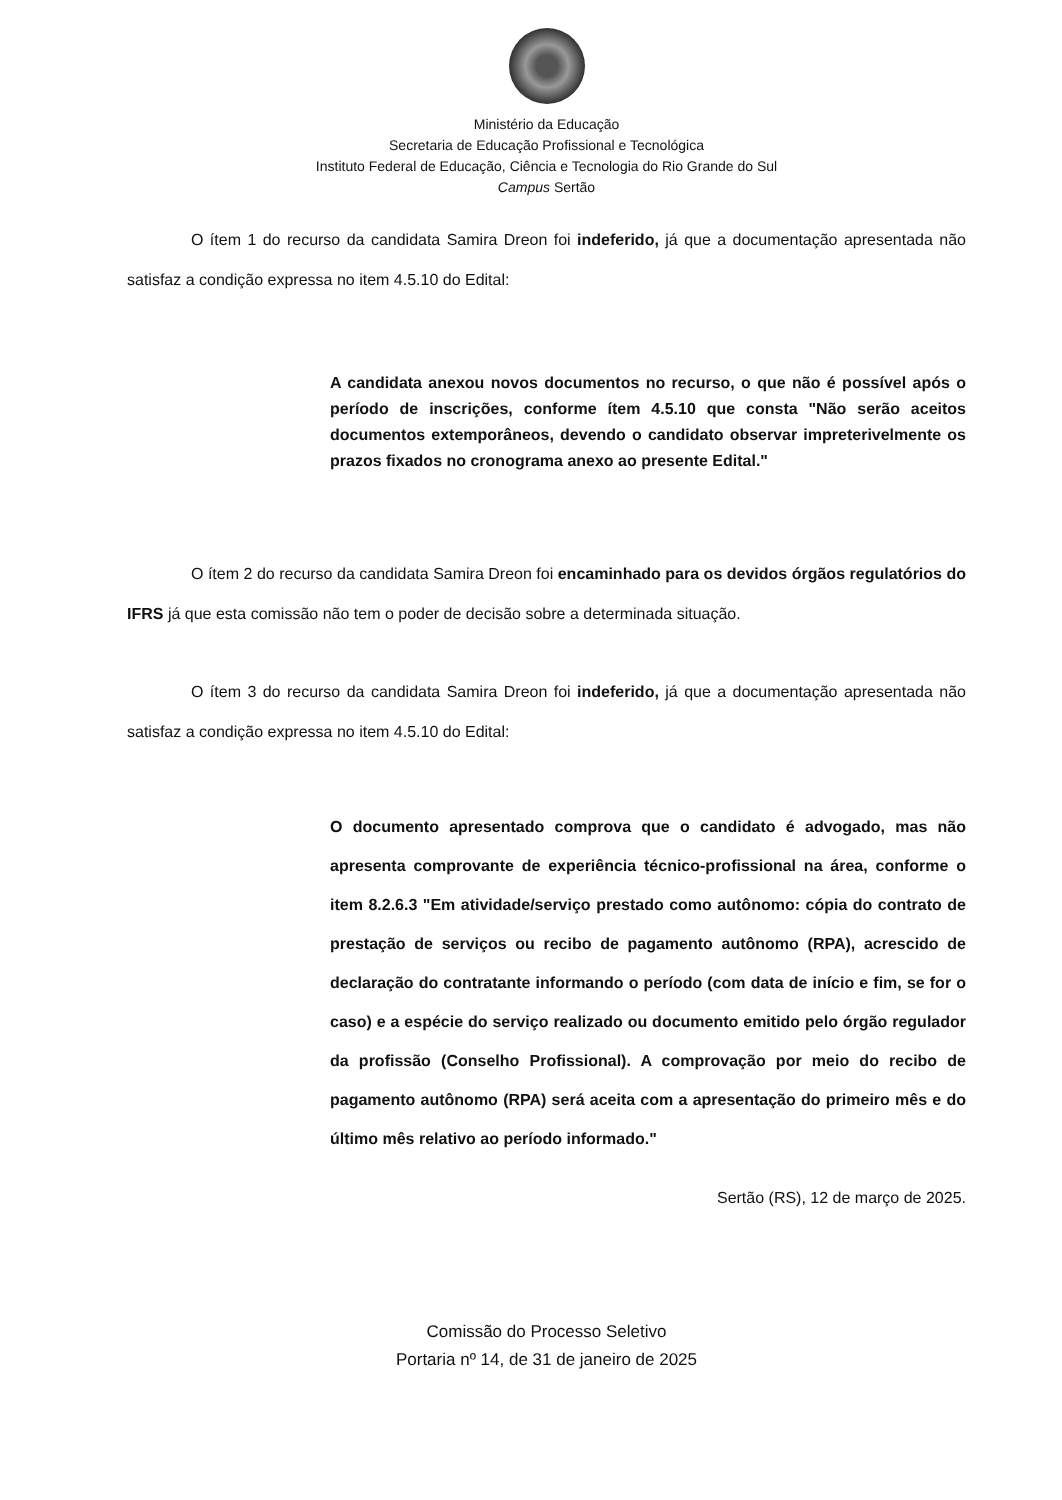Ministério da Educação
Secretaria de Educação Profissional e Tecnológica
Instituto Federal de Educação, Ciência e Tecnologia do Rio Grande do Sul
Campus Sertão
O ítem 1 do recurso da candidata Samira Dreon foi indeferido, já que a documentação apresentada não satisfaz a condição expressa no item 4.5.10 do Edital:
A candidata anexou novos documentos no recurso, o que não é possível após o período de inscrições, conforme ítem 4.5.10 que consta "Não serão aceitos documentos extemporâneos, devendo o candidato observar impreterivelmente os prazos fixados no cronograma anexo ao presente Edital."
O ítem 2 do recurso da candidata Samira Dreon foi encaminhado para os devidos órgãos regulatórios do IFRS já que esta comissão não tem o poder de decisão sobre a determinada situação.
O ítem 3 do recurso da candidata Samira Dreon foi indeferido, já que a documentação apresentada não satisfaz a condição expressa no item 4.5.10 do Edital:
O documento apresentado comprova que o candidato é advogado, mas não apresenta comprovante de experiência técnico-profissional na área, conforme o item 8.2.6.3 "Em atividade/serviço prestado como autônomo: cópia do contrato de prestação de serviços ou recibo de pagamento autônomo (RPA), acrescido de declaração do contratante informando o período (com data de início e fim, se for o caso) e a espécie do serviço realizado ou documento emitido pelo órgão regulador da profissão (Conselho Profissional). A comprovação por meio do recibo de pagamento autônomo (RPA) será aceita com a apresentação do primeiro mês e do último mês relativo ao período informado."
Sertão (RS), 12 de março de 2025.
Comissão do Processo Seletivo
Portaria nº 14, de 31 de janeiro de 2025